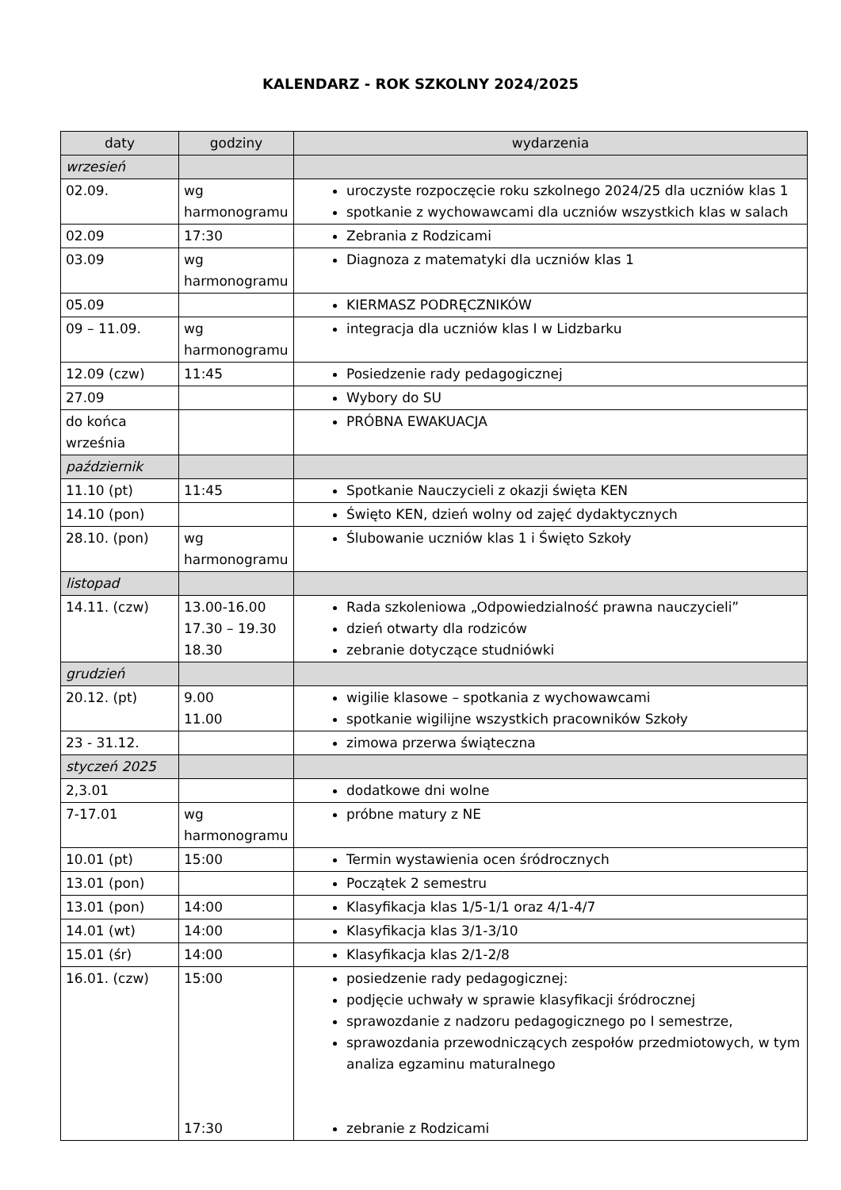KALENDARZ - ROK SZKOLNY 2024/2025
| daty | godziny | wydarzenia |
| --- | --- | --- |
| wrzesień | | |
| 02.09. | wg harmonogramu | uroczyste rozpoczęcie roku szkolnego 2024/25 dla uczniów klas 1 spotkanie z wychowawcami dla uczniów wszystkich klas w salach |
| 02.09 | 17:30 | Zebrania z Rodzicami |
| 03.09 | wg harmonogramu | Diagnoza z matematyki dla uczniów klas 1 |
| 05.09 | | KIERMASZ PODRĘCZNIKÓW |
| 09 – 11.09. | wg harmonogramu | integracja dla uczniów klas I w Lidzbarku |
| 12.09 (czw) | 11:45 | Posiedzenie rady pedagogicznej |
| 27.09 | | Wybory do SU |
| do końca września | | PRÓBNA EWAKUACJA |
| październik | | |
| 11.10 (pt) | 11:45 | Spotkanie Nauczycieli z okazji święta KEN |
| 14.10 (pon) | | Święto KEN, dzień wolny od zajęć dydaktycznych |
| 28.10. (pon) | wg harmonogramu | Ślubowanie uczniów klas 1 i Święto Szkoły |
| listopad | | |
| 14.11. (czw) | 13.00-16.00 17.30 – 19.30 18.30 | Rada szkoleniowa „Odpowiedzialność prawna nauczycieli” dzień otwarty dla rodziców zebranie dotyczące studniówki |
| grudzień | | |
| 20.12. (pt) | 9.00 11.00 | wigilie klasowe – spotkania z wychowawcami spotkanie wigilijne wszystkich pracowników Szkoły |
| 23 - 31.12. | | zimowa przerwa świąteczna |
| styczeń 2025 | | |
| 2,3.01 | | dodatkowe dni wolne |
| 7-17.01 | wg harmonogramu | próbne matury z NE |
| 10.01 (pt) | 15:00 | Termin wystawienia ocen śródrocznych |
| 13.01 (pon) | | Początek 2 semestru |
| 13.01 (pon) | 14:00 | Klasyfikacja klas 1/5-1/1 oraz 4/1-4/7 |
| 14.01 (wt) | 14:00 | Klasyfikacja klas 3/1-3/10 |
| 15.01 (śr) | 14:00 | Klasyfikacja klas 2/1-2/8 |
| 16.01. (czw) | 15:00 17:30 | posiedzenie rady pedagogicznej: podjęcie uchwały w sprawie klasyfikacji śródrocznej sprawozdanie z nadzoru pedagogicznego po I semestrze, sprawozdania przewodniczących zespołów przedmiotowych, w tym analiza egzaminu maturalnego zebranie z Rodzicami |